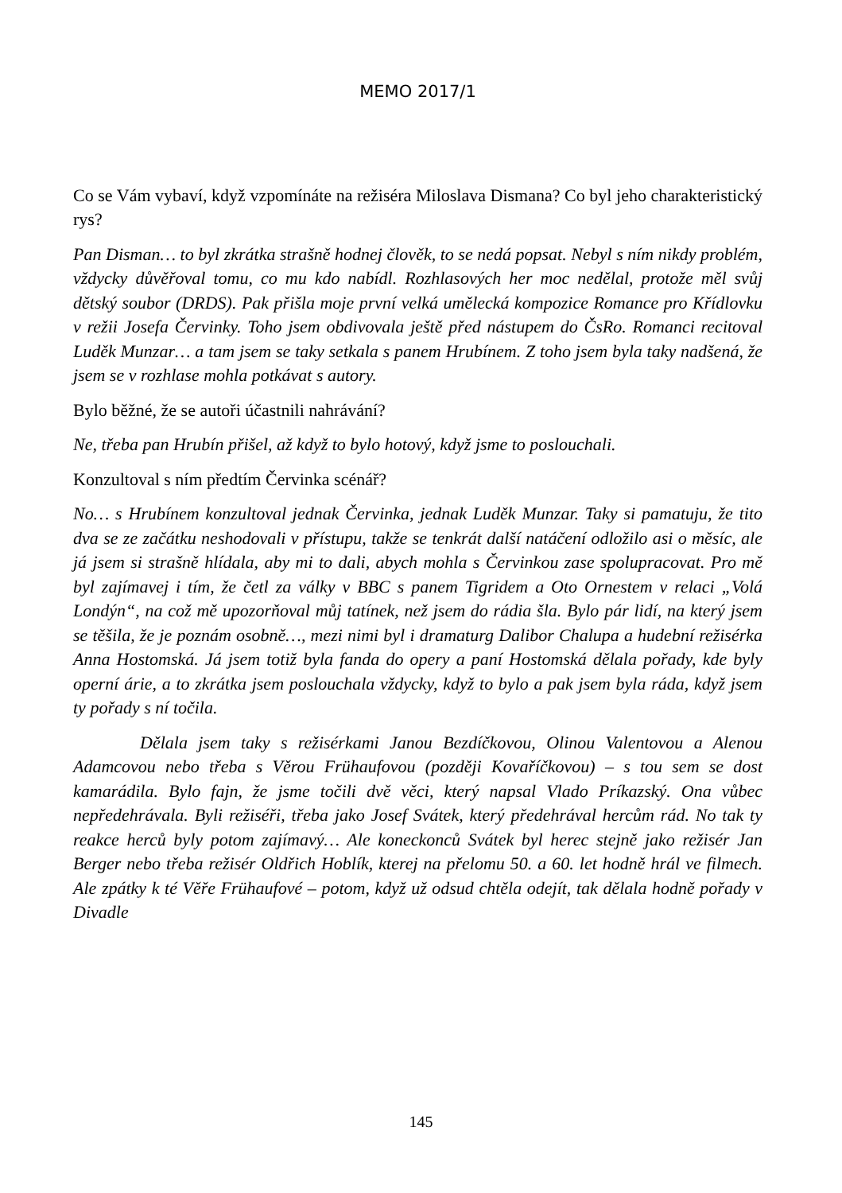MEMO 2017/1
Co se Vám vybaví, když vzpomínáte na režiséra Miloslava Dismana? Co byl jeho charakteristický rys?
Pan Disman… to byl zkrátka strašně hodnej člověk, to se nedá popsat. Nebyl s ním nikdy problém, vždycky důvěřoval tomu, co mu kdo nabídl. Rozhlasových her moc nedělal, protože měl svůj dětský soubor (DRDS). Pak přišla moje první velká umělecká kompozice Romance pro Křídlovku v režii Josefa Červinky. Toho jsem obdivovala ještě před nástupem do ČsRo. Romanci recitoval Luděk Munzar… a tam jsem se taky setkala s panem Hrubínem. Z toho jsem byla taky nadšená, že jsem se v rozhlase mohla potkávat s autory.
Bylo běžné, že se autoři účastnili nahrávání?
Ne, třeba pan Hrubín přišel, až když to bylo hotový, když jsme to poslouchali.
Konzultoval s ním předtím Červinka scénář?
No… s Hrubínem konzultoval jednak Červinka, jednak Luděk Munzar. Taky si pamatuju, že tito dva se ze začátku neshodovali v přístupu, takže se tenkrát další natáčení odložilo asi o měsíc, ale já jsem si strašně hlídala, aby mi to dali, abych mohla s Červinkou zase spolupracovat. Pro mě byl zajímavej i tím, že četl za války v BBC s panem Tigridem a Oto Ornestem v relaci „Volá Londýn“, na což mě upozorňoval můj tatínek, než jsem do rádia šla. Bylo pár lidí, na který jsem se těšila, že je poznám osobně…, mezi nimi byl i dramaturg Dalibor Chalupa a hudební režisérka Anna Hostomská. Já jsem totiž byla fanda do opery a paní Hostomská dělala pořady, kde byly operní árie, a to zkrátka jsem poslouchala vždycky, když to bylo a pak jsem byla ráda, když jsem ty pořady s ní točila.
Dělala jsem taky s režisérkami Janou Bezdíčkovou, Olinou Valentovou a Alenou Adamcovou nebo třeba s Věrou Frühaufovou (později Kovaříčkovou) – s tou sem se dost kamarádila. Bylo fajn, že jsme točili dvě věci, který napsal Vlado Príkazský. Ona vůbec nepředehrávala. Byli režiséři, třeba jako Josef Svátek, který předehrával hercům rád. No tak ty reakce herců byly potom zajímavý… Ale koneckonců Svátek byl herec stejně jako režisér Jan Berger nebo třeba režisér Oldřich Hoblík, kterej na přelomu 50. a 60. let hodně hrál ve filmech. Ale zpátky k té Věře Frühaufové – potom, když už odsud chtěla odejít, tak dělala hodně pořady v Divadle
145